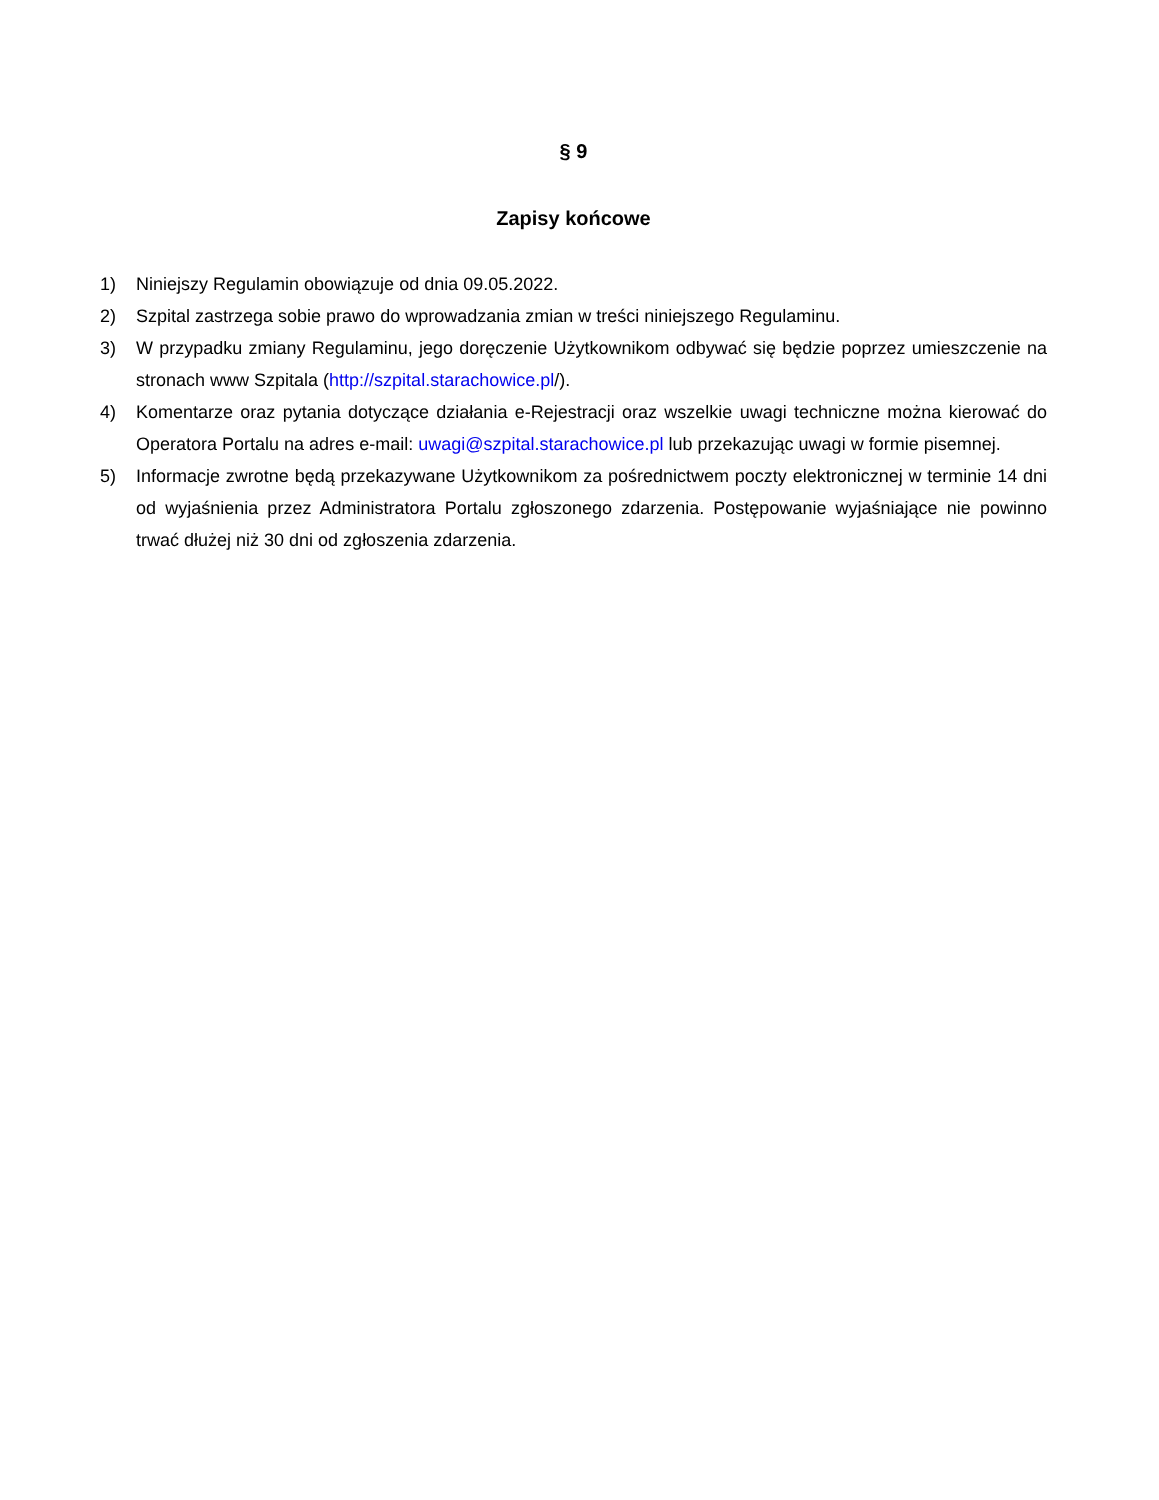§ 9
Zapisy końcowe
1) Niniejszy Regulamin obowiązuje od dnia 09.05.2022.
2) Szpital zastrzega sobie prawo do wprowadzania zmian w treści niniejszego Regulaminu.
3) W przypadku zmiany Regulaminu, jego doręczenie Użytkownikom odbywać się będzie poprzez umieszczenie na stronach www Szpitala (http://szpital.starachowice.pl/).
4) Komentarze oraz pytania dotyczące działania e-Rejestracji oraz wszelkie uwagi techniczne można kierować do Operatora Portalu na adres e-mail: uwagi@szpital.starachowice.pl lub przekazując uwagi w formie pisemnej.
5) Informacje zwrotne będą przekazywane Użytkownikom za pośrednictwem poczty elektronicznej w terminie 14 dni od wyjaśnienia przez Administratora Portalu zgłoszonego zdarzenia. Postępowanie wyjaśniające nie powinno trwać dłużej niż 30 dni od zgłoszenia zdarzenia.